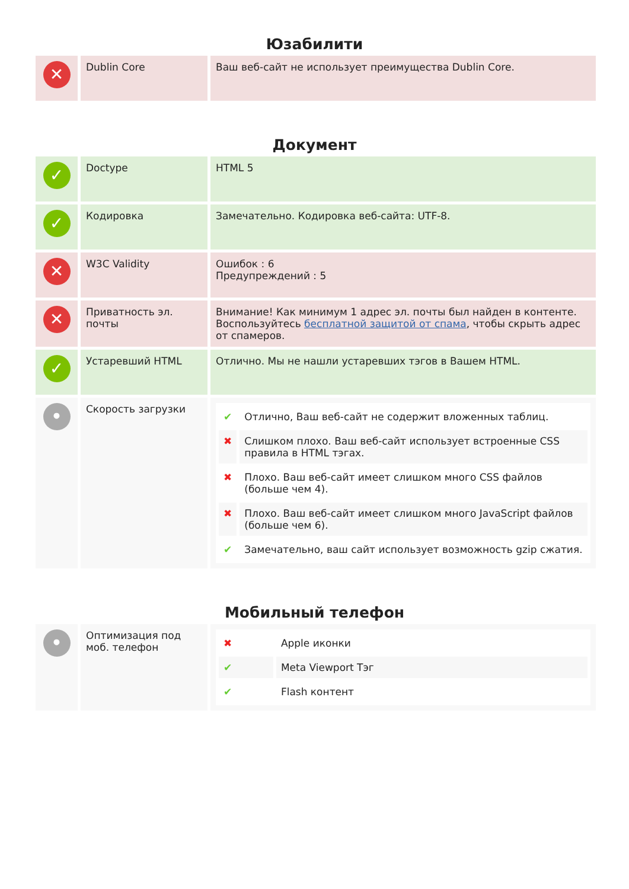Юзабилити
| ✕ | Dublin Core | Ваш веб-сайт не использует преимущества Dublin Core. |
Документ
| ✓ | Doctype | HTML 5 |
| ✓ | Кодировка | Замечательно. Кодировка веб-сайта: UTF-8. |
| ✕ | W3C Validity | Ошибок : 6 Предупреждений : 5 |
| ✕ | Приватность эл. почты | Внимание! Как минимум 1 адрес эл. почты был найден в контенте. Воспользуйтесь бесплатной защитой от спама , чтобы скрыть адрес от спамеров. |
| ✓ | Устаревший HTML | Отлично. Мы не нашли устаревших тэгов в Вашем HTML. |
| • | Скорость загрузки | / ✔ / Отлично, Ваш веб-сайт не содержит вложенных таблиц. / / ✖ / Слишком плохо. Ваш веб-сайт использует встроенные CSS правила в HTML тэгах. / / ✖ / Плохо. Ваш веб-сайт имеет слишком много CSS файлов (больше чем 4). / / ✖ / Плохо. Ваш веб-сайт имеет слишком много JavaScript файлов (больше чем 6). / / ✔ / Замечательно, ваш сайт использует возможность gzip сжатия. / |
Мобильный телефон
| • | Оптимизация под моб. телефон | / ✖ / Apple иконки / / ✔ / Meta Viewport Тэг / / ✔ / Flash контент / |